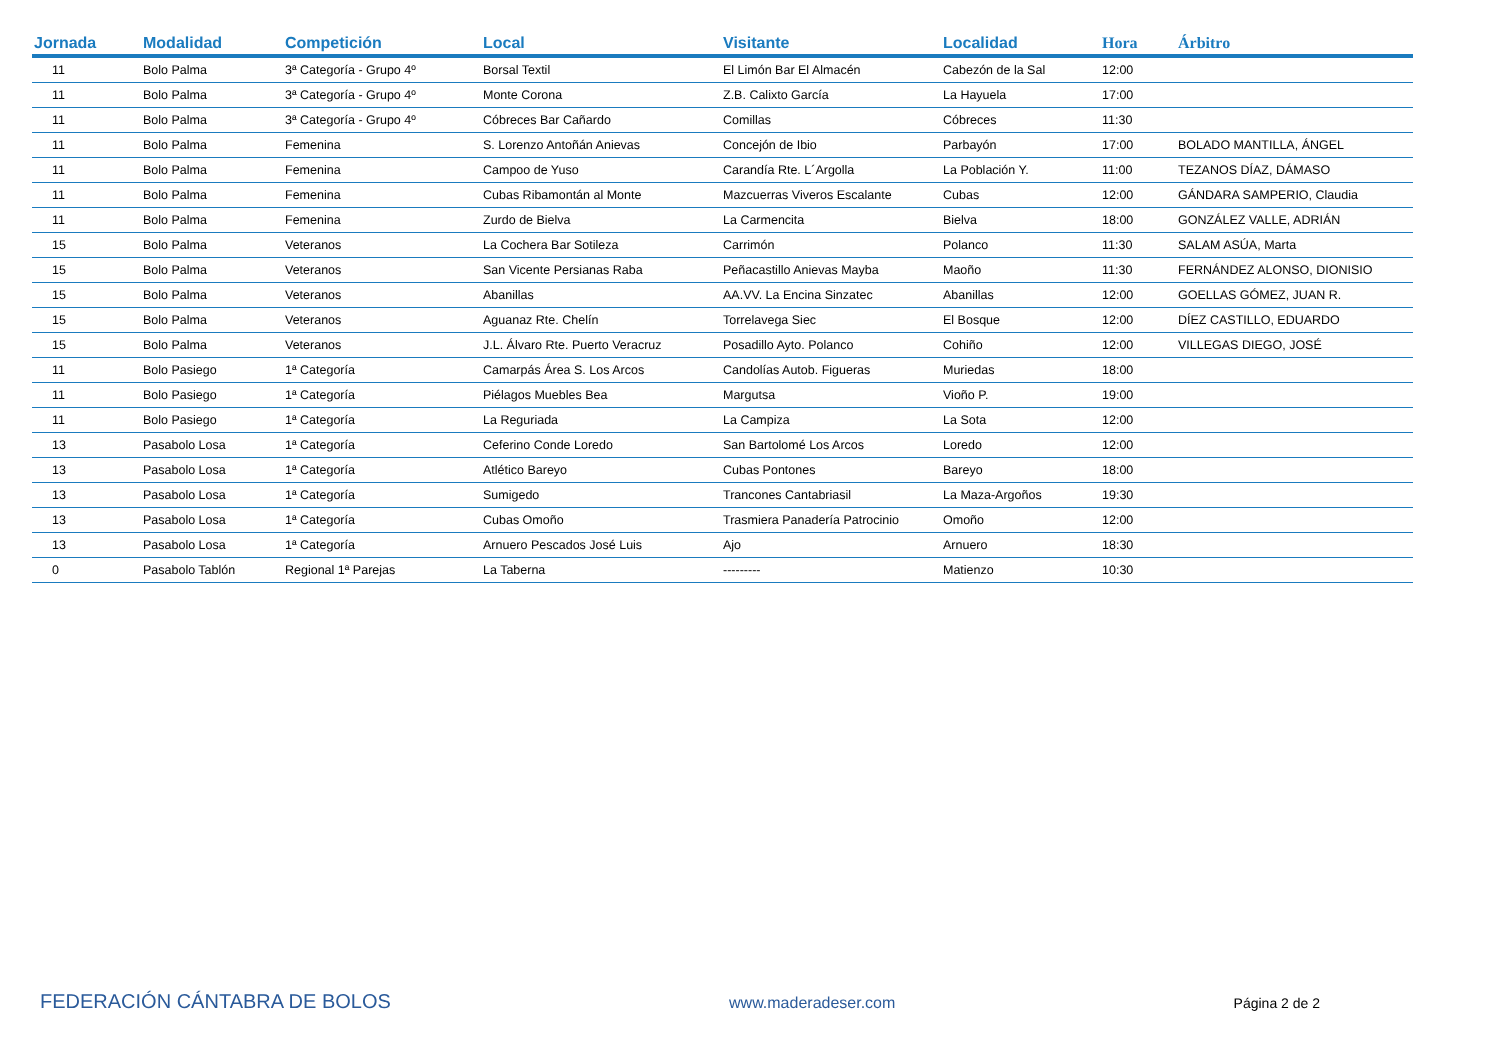| Jornada | Modalidad | Competición | Local | Visitante | Localidad | Hora | Árbitro |
| --- | --- | --- | --- | --- | --- | --- | --- |
| 11 | Bolo Palma | 3ª Categoría - Grupo 4º | Borsal Textil | El Limón Bar El Almacén | Cabezón de la Sal | 12:00 | |
| 11 | Bolo Palma | 3ª Categoría - Grupo 4º | Monte Corona | Z.B. Calixto García | La Hayuela | 17:00 | |
| 11 | Bolo Palma | 3ª Categoría - Grupo 4º | Cóbreces Bar Cañardo | Comillas | Cóbreces | 11:30 | |
| 11 | Bolo Palma | Femenina | S. Lorenzo Antoñán Anievas | Concejón de Ibio | Parbayón | 17:00 | BOLADO MANTILLA, ÁNGEL |
| 11 | Bolo Palma | Femenina | Campoo de Yuso | Carandía Rte. L´Argolla | La Población Y. | 11:00 | TEZANOS DÍAZ, DÁMASO |
| 11 | Bolo Palma | Femenina | Cubas Ribamontán al Monte | Mazcuerras Viveros Escalante | Cubas | 12:00 | GÁNDARA SAMPERIO, Claudia |
| 11 | Bolo Palma | Femenina | Zurdo de Bielva | La Carmencita | Bielva | 18:00 | GONZÁLEZ VALLE, ADRIÁN |
| 15 | Bolo Palma | Veteranos | La Cochera Bar Sotileza | Carrimón | Polanco | 11:30 | SALAM ASÚA, Marta |
| 15 | Bolo Palma | Veteranos | San Vicente Persianas Raba | Peñacastillo Anievas Mayba | Maoño | 11:30 | FERNÁNDEZ ALONSO, DIONISIO |
| 15 | Bolo Palma | Veteranos | Abanillas | AA.VV. La Encina Sinzatec | Abanillas | 12:00 | GOELLAS GÓMEZ, JUAN R. |
| 15 | Bolo Palma | Veteranos | Aguanaz Rte. Chelín | Torrelavega Siec | El Bosque | 12:00 | DÍEZ CASTILLO, EDUARDO |
| 15 | Bolo Palma | Veteranos | J.L. Álvaro Rte. Puerto Veracruz | Posadillo Ayto. Polanco | Cohiño | 12:00 | VILLEGAS DIEGO, JOSÉ |
| 11 | Bolo Pasiego | 1ª Categoría | Camarpás Área S. Los Arcos | Candolías Autob. Figueras | Muriedas | 18:00 | |
| 11 | Bolo Pasiego | 1ª Categoría | Piélagos Muebles Bea | Margutsa | Vioño P. | 19:00 | |
| 11 | Bolo Pasiego | 1ª Categoría | La Reguriada | La Campiza | La Sota | 12:00 | |
| 13 | Pasabolo Losa | 1ª Categoría | Ceferino Conde Loredo | San Bartolomé Los Arcos | Loredo | 12:00 | |
| 13 | Pasabolo Losa | 1ª Categoría | Atlético Bareyo | Cubas Pontones | Bareyo | 18:00 | |
| 13 | Pasabolo Losa | 1ª Categoría | Sumigedo | Trancones Cantabriasil | La Maza-Argoños | 19:30 | |
| 13 | Pasabolo Losa | 1ª Categoría | Cubas Omoño | Trasmiera Panadería Patrocinio | Omoño | 12:00 | |
| 13 | Pasabolo Losa | 1ª Categoría | Arnuero Pescados José Luis | Ajo | Arnuero | 18:30 | |
| 0 | Pasabolo Tablón | Regional 1ª Parejas | La Taberna | --------- | Matienzo | 10:30 | |
FEDERACIÓN CÁNTABRA DE BOLOS www.maderadeser.com Página 2 de 2